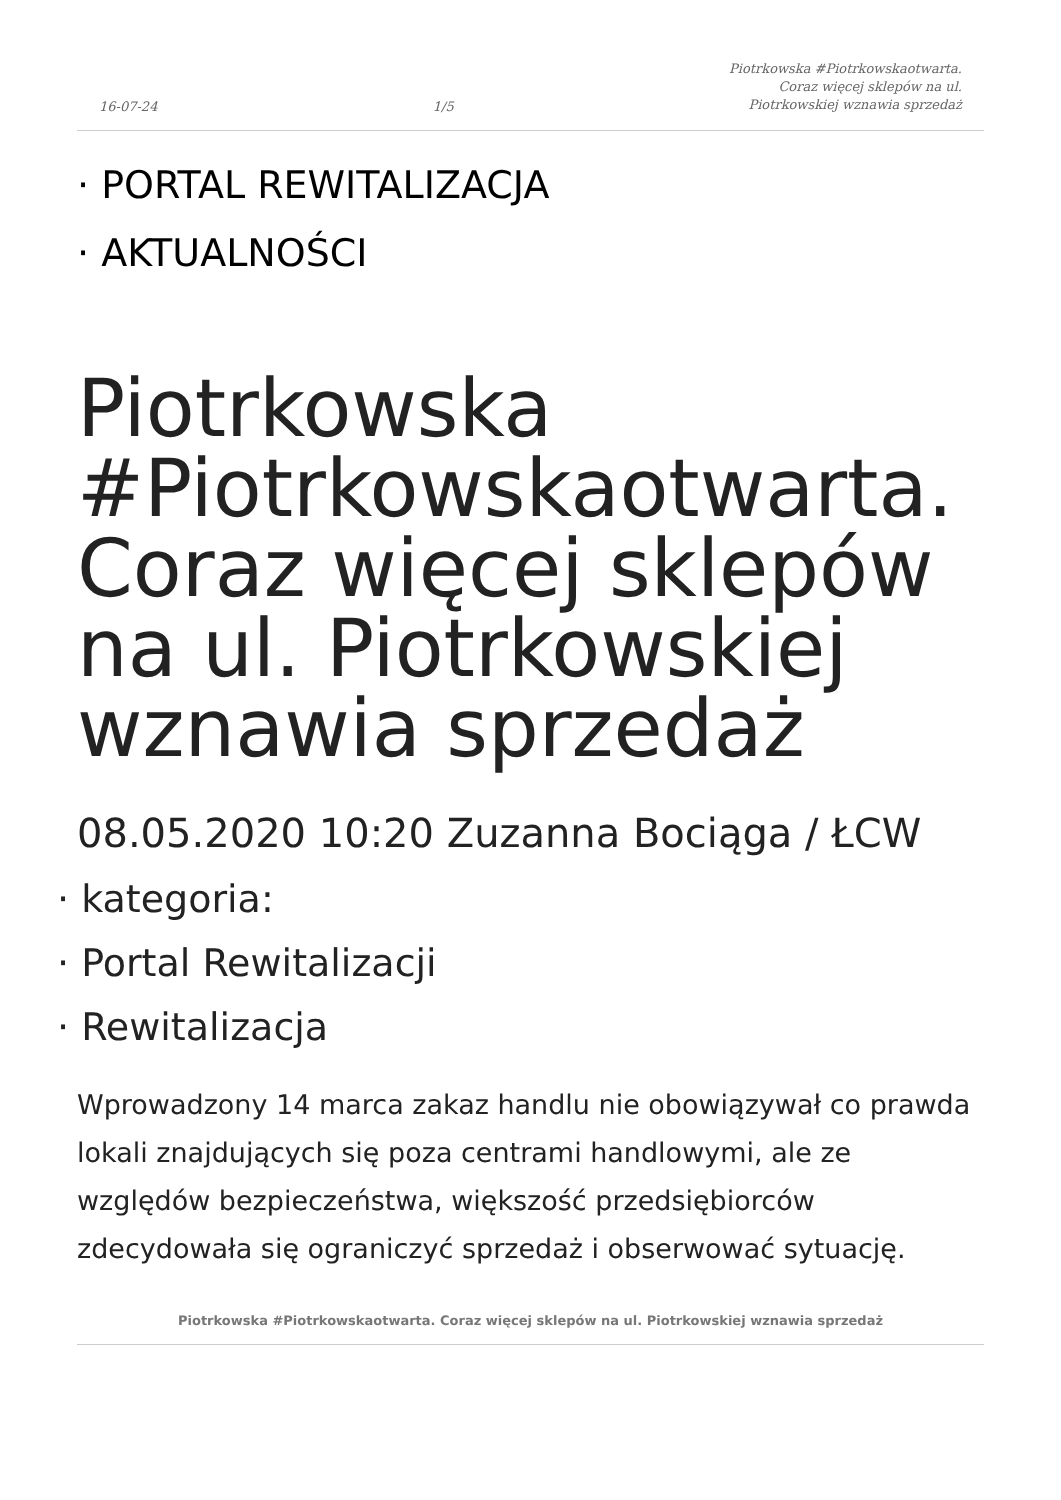16-07-24 1/5 Piotrkowska #Piotrkowskaotwarta.
Coraz więcej sklepów na ul.
Piotrkowskiej wznawia sprzedaż
· PORTAL REWITALIZACJA
· AKTUALNOŚCI
Piotrkowska #Piotrkowskaotwarta. Coraz więcej sklepów na ul. Piotrkowskiej wznawia sprzedaż
08.05.2020 10:20 Zuzanna Bociąga / ŁCW
· kategoria:
· Portal Rewitalizacji
· Rewitalizacja
Wprowadzony 14 marca zakaz handlu nie obowiązywał co prawda lokali znajdujących się poza centrami handlowymi, ale ze względów bezpieczeństwa, większość przedsiębiorców zdecydowała się ograniczyć sprzedaż i obserwować sytuację.
Piotrkowska #Piotrkowskaotwarta. Coraz więcej sklepów na ul. Piotrkowskiej wznawia sprzedaż